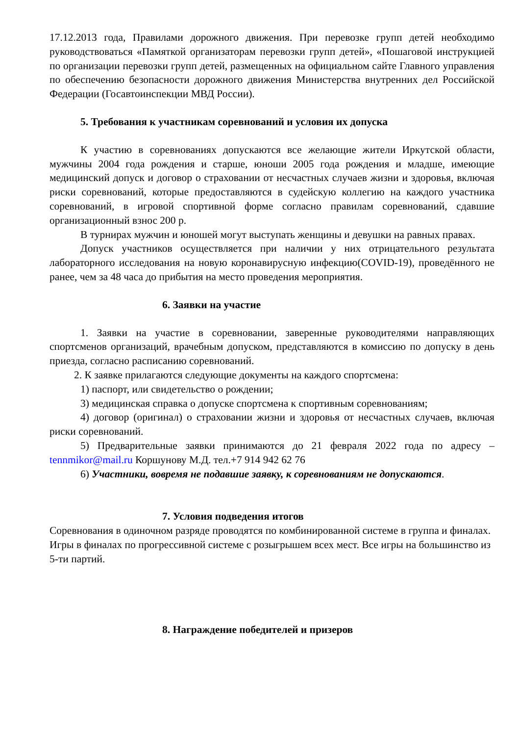17.12.2013 года, Правилами дорожного движения. При перевозке групп детей необходимо руководствоваться «Памяткой организаторам перевозки групп детей», «Пошаговой инструкцией по организации перевозки групп детей, размещенных на официальном сайте Главного управления по обеспечению безопасности дорожного движения Министерства внутренних дел Российской Федерации (Госавтоинспекции МВД России).
5. Требования к участникам соревнований и условия их допуска
К участию в соревнованиях допускаются все желающие жители Иркутской области, мужчины 2004 года рождения и старше, юноши 2005 года рождения и младше, имеющие медицинский допуск и договор о страховании от несчастных случаев жизни и здоровья, включая риски соревнований, которые предоставляются в судейскую коллегию на каждого участника соревнований, в игровой спортивной форме согласно правилам соревнований, сдавшие организационный взнос 200 р.
В турнирах мужчин и юношей могут выступать женщины и девушки на равных правах.
Допуск участников осуществляется при наличии у них отрицательного результата лабораторного исследования на новую коронавирусную инфекцию(COVID-19), проведённого не ранее, чем за 48 часа до прибытия на место проведения мероприятия.
6. Заявки на участие
1. Заявки на участие в соревновании, заверенные руководителями направляющих спортсменов организаций, врачебным допуском, представляются в комиссию по допуску в день приезда, согласно расписанию соревнований.
2. К заявке прилагаются следующие документы на каждого спортсмена:
1) паспорт, или свидетельство о рождении;
3) медицинская справка о допуске спортсмена к спортивным соревнованиям;
4) договор (оригинал) о страховании жизни и здоровья от несчастных случаев, включая риски соревнований.
5) Предварительные заявки принимаются до 21 февраля 2022 года по адресу – tennmikor@mail.ru Коршунову М.Д. тел.+7 914 942 62 76
6) Участники, вовремя не подавшие заявку, к соревнованиям не допускаются.
7. Условия подведения итогов
Соревнования в одиночном разряде проводятся по комбинированной системе в группа и финалах. Игры в финалах по прогрессивной системе с розыгрышем всех мест. Все игры на большинство из 5-ти партий.
8. Награждение победителей и призеров